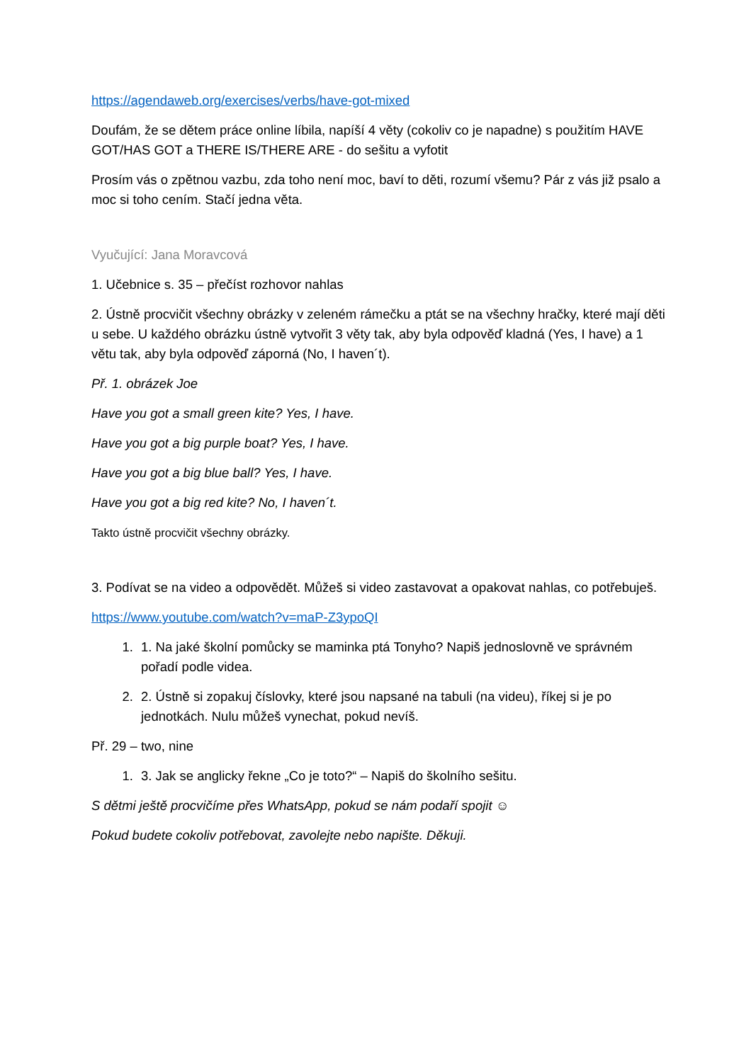https://agendaweb.org/exercises/verbs/have-got-mixed
Doufám, že se dětem práce online líbila, napíší 4 věty (cokoliv co je napadne) s použitím HAVE GOT/HAS GOT a THERE IS/THERE ARE - do sešitu a vyfotit
Prosím vás o zpětnou vazbu, zda toho není moc, baví to děti, rozumí všemu? Pár z vás již psalo a moc si toho cením. Stačí jedna věta.
Vyučující: Jana Moravcová
1. Učebnice s. 35 – přečíst rozhovor nahlas
2. Ústně procvičit všechny obrázky v zeleném rámečku a ptát se na všechny hračky, které mají děti u sebe. U každého obrázku ústně vytvořit 3 věty tak, aby byla odpověď kladná (Yes, I have) a 1 větu tak, aby byla odpověď záporná (No, I haven´t).
Př. 1. obrázek Joe
Have you got a small green kite? Yes, I have.
Have you got a big purple boat? Yes, I have.
Have you got a big blue ball? Yes, I have.
Have you got a big red kite? No, I haven´t.
Takto ústně procvičit všechny obrázky.
3. Podívat se na video a odpovědět. Můžeš si video zastavovat a opakovat nahlas, co potřebuješ.
https://www.youtube.com/watch?v=maP-Z3ypoQI
1. 1. Na jaké školní pomůcky se maminka ptá Tonyho? Napiš jednoslovně ve správném pořadí podle videa.
2. 2. Ústně si zopakuj číslovky, které jsou napsané na tabuli (na videu), říkej si je po jednotkách. Nulu můžeš vynechat, pokud nevíš.
Př. 29 – two, nine
1. 3. Jak se anglicky řekne „Co je toto?“ – Napiš do školního sešitu.
S dětmi ještě procvičíme přes WhatsApp, pokud se nám podaří spojit ☺
Pokud budete cokoliv potřebovat, zavolejte nebo napište. Děkuji.